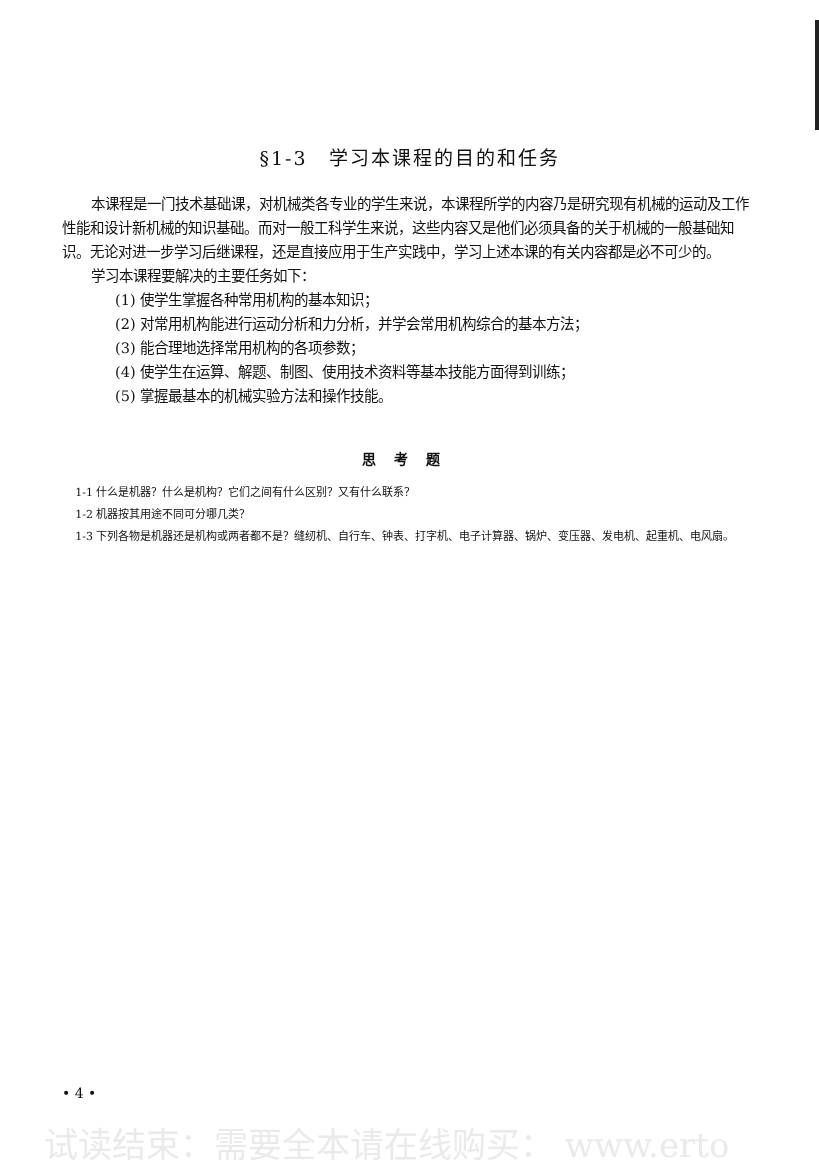§1-3　学习本课程的目的和任务
本课程是一门技术基础课，对机械类各专业的学生来说，本课程所学的内容乃是研究现有机械的运动及工作性能和设计新机械的知识基础。而对一般工科学生来说，这些内容又是他们必须具备的关于机械的一般基础知识。无论对进一步学习后继课程，还是直接应用于生产实践中，学习上述本课的有关内容都是必不可少的。
学习本课程要解决的主要任务如下：
(1) 使学生掌握各种常用机构的基本知识；
(2) 对常用机构能进行运动分析和力分析，并学会常用机构综合的基本方法；
(3) 能合理地选择常用机构的各项参数；
(4) 使学生在运算、解题、制图、使用技术资料等基本技能方面得到训练；
(5) 掌握最基本的机械实验方法和操作技能。
思考题
1-1 什么是机器？什么是机构？它们之间有什么区别？又有什么联系？
1-2 机器按其用途不同可分哪几类？
1-3 下列各物是机器还是机构或两者都不是？缝纫机、自行车、钟表、打字机、电子计算器、锅炉、变压器、发电机、起重机、电风扇。
• 4 •
试读结束：需要全本请在线购买： www.erto